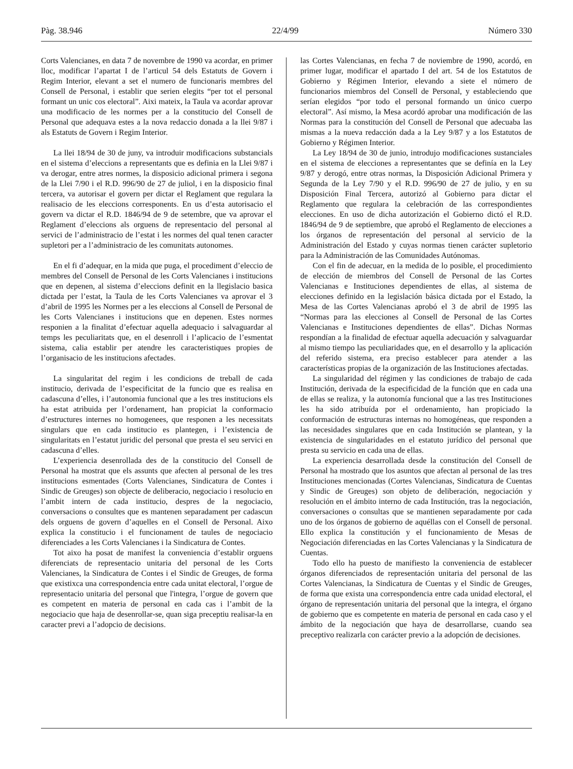Pàg. 38.946 22/4/99 Número 330
Corts Valencianes, en data 7 de novembre de 1990 va acordar, en primer lloc, modificar l’apartat I de l’articul 54 dels Estatuts de Govern i Regim Interior, elevant a set el numero de funcionaris membres del Consell de Personal, i establir que serien elegits “per tot el personal formant un unic cos electoral”. Aixi mateix, la Taula va acordar aprovar una modificacio de les normes per a la constitucio del Consell de Personal que adequava estes a la nova redaccio donada a la llei 9/87 i als Estatuts de Govern i Regim Interior.
La llei 18/94 de 30 de juny, va introduir modificacions substancials en el sistema d’eleccions a representants que es definia en la Llei 9/87 i va derogar, entre atres normes, la disposicio adicional primera i segona de la Llei 7/90 i el R.D. 996/90 de 27 de juliol, i en la disposicio final tercera, va autorisar el govern per dictar el Reglament que regulara la realisacio de les eleccions corresponents. En us d’esta autorisacio el govern va dictar el R.D. 1846/94 de 9 de setembre, que va aprovar el Reglament d’eleccions als orguens de representacio del personal al servici de l’administracio de l’estat i les normes del qual tenen caracter supletori per a l’administracio de les comunitats autonomes.
En el fi d’adequar, en la mida que puga, el procediment d’eleccio de membres del Consell de Personal de les Corts Valencianes i institucions que en depenen, al sistema d’eleccions definit en la llegislacio basica dictada per l’estat, la Taula de les Corts Valencianes va aprovar el 3 d’abril de 1995 les Normes per a les eleccions al Consell de Personal de les Corts Valencianes i institucions que en depenen. Estes normes responien a la finalitat d’efectuar aquella adequacio i salvaguardar al temps les peculiaritats que, en el desenroll i l’aplicacio de l’esmentat sistema, calia establir per atendre les caracteristiques propies de l’organisacio de les institucions afectades.
La singularitat del regim i les condicions de treball de cada institucio, derivada de l’especificitat de la funcio que es realisa en cadascuna d’elles, i l’autonomia funcional que a les tres institucions els ha estat atribuida per l’ordenament, han propiciat la conformacio d’estructures internes no homogenees, que responen a les necessitats singulars que en cada institucio es plantegen, i l’existencia de singularitats en l’estatut juridic del personal que presta el seu servici en cadascuna d’elles.
L’experiencia desenrollada des de la constitucio del Consell de Personal ha mostrat que els assunts que afecten al personal de les tres institucions esmentades (Corts Valencianes, Sindicatura de Contes i Sindic de Greuges) son objecte de deliberacio, negociacio i resolucio en l’ambit intern de cada institucio, despres de la negociacio, conversacions o consultes que es mantenen separadament per cadascun dels orguens de govern d’aquelles en el Consell de Personal. Aixo explica la constitucio i el funcionament de taules de negociacio diferenciades a les Corts Valencianes i la Sindicatura de Contes.
Tot aixo ha posat de manifest la conveniencia d’establir orguens diferenciats de representacio unitaria del personal de les Corts Valencianes, la Sindicatura de Contes i el Sindic de Greuges, de forma que existixca una correspondencia entre cada unitat electoral, l’orgue de representacio unitaria del personal que l'integra, l’orgue de govern que es competent en materia de personal en cada cas i l’ambit de la negociacio que haja de desenrollar-se, quan siga preceptiu realisar-la en caracter previ a l’adopcio de decisions.
las Cortes Valencianas, en fecha 7 de noviembre de 1990, acordó, en primer lugar, modificar el apartado I del art. 54 de los Estatutos de Gobierno y Régimen Interior, elevando a siete el número de funcionarios miembros del Consell de Personal, y estableciendo que serían elegidos “por todo el personal formando un único cuerpo electoral”. Así mismo, la Mesa acordó aprobar una modificación de las Normas para la constitución del Consell de Personal que adecuaba las mismas a la nueva redacción dada a la Ley 9/87 y a los Estatutos de Gobierno y Régimen Interior.
La Ley 18/94 de 30 de junio, introdujo modificaciones sustanciales en el sistema de elecciones a representantes que se definía en la Ley 9/87 y derogó, entre otras normas, la Disposición Adicional Primera y Segunda de la Ley 7/90 y el R.D. 996/90 de 27 de julio, y en su Disposición Final Tercera, autorizó al Gobierno para dictar el Reglamento que regulara la celebración de las correspondientes elecciones. En uso de dicha autorización el Gobierno dictó el R.D. 1846/94 de 9 de septiembre, que aprobó el Reglamento de elecciones a los órganos de representación del personal al servicio de la Administración del Estado y cuyas normas tienen carácter supletorio para la Administración de las Comunidades Autónomas.
Con el fin de adecuar, en la medida de lo posible, el procedimiento de elección de miembros del Consell de Personal de las Cortes Valencianas e Instituciones dependientes de ellas, al sistema de elecciones definido en la legislación básica dictada por el Estado, la Mesa de las Cortes Valencianas aprobó el 3 de abril de 1995 las “Normas para las elecciones al Consell de Personal de las Cortes Valencianas e Instituciones dependientes de ellas”. Dichas Normas respondían a la finalidad de efectuar aquella adecuación y salvaguardar al mismo tiempo las peculiaridades que, en el desarrollo y la aplicación del referido sistema, era preciso establecer para atender a las características propias de la organización de las Instituciones afectadas.
La singularidad del régimen y las condiciones de trabajo de cada Institución, derivada de la especificidad de la función que en cada una de ellas se realiza, y la autonomía funcional que a las tres Instituciones les ha sido atribuída por el ordenamiento, han propiciado la conformación de estructuras internas no homogéneas, que responden a las necesidades singulares que en cada Institución se plantean, y la existencia de singularidades en el estatuto jurídico del personal que presta su servicio en cada una de ellas.
La experiencia desarrollada desde la constitución del Consell de Personal ha mostrado que los asuntos que afectan al personal de las tres Instituciones mencionadas (Cortes Valencianas, Sindicatura de Cuentas y Sindic de Greuges) son objeto de deliberación, negociación y resolución en el ámbito interno de cada Institución, tras la negociación, conversaciones o consultas que se mantienen separadamente por cada uno de los órganos de gobierno de aquéllas con el Consell de personal. Ello explica la constitución y el funcionamiento de Mesas de Negociación diferenciadas en las Cortes Valencianas y la Sindicatura de Cuentas.
Todo ello ha puesto de manifiesto la conveniencia de establecer órganos diferenciados de representación unitaria del personal de las Cortes Valencianas, la Sindicatura de Cuentas y el Sindic de Greuges, de forma que exista una correspondencia entre cada unidad electoral, el órgano de representación unitaria del personal que la integra, el órgano de gobierno que es competente en materia de personal en cada caso y el ámbito de la negociación que haya de desarrollarse, cuando sea preceptivo realizarla con carácter previo a la adopción de decisiones.